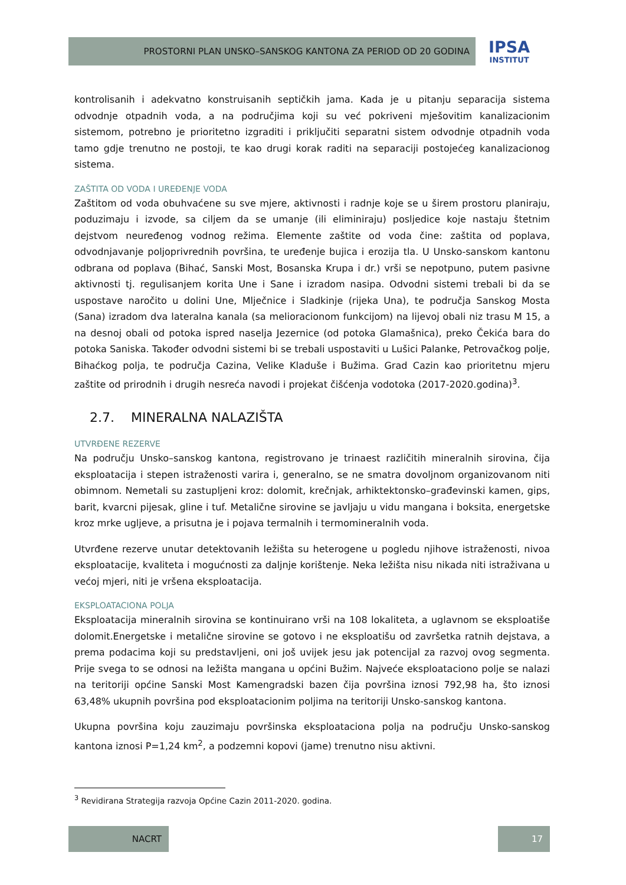PROSTORNI PLAN UNSKO–SANSKOG KANTONA ZA PERIOD OD 20 GODINA
IPSA
INSTITUT
kontrolisanih i adekvatno konstruisanih septičkih jama. Kada je u pitanju separacija sistema odvodnje otpadnih voda, a na područjima koji su već pokriveni mješovitim kanalizacionim sistemom, potrebno je prioritetno izgraditi i priključiti separatni sistem odvodnje otpadnih voda tamo gdje trenutno ne postoji, te kao drugi korak raditi na separaciji postojećeg kanalizacionog sistema.
ZAŠTITA OD VODA I UREĐENJE VODA
Zaštitom od voda obuhvaćene su sve mjere, aktivnosti i radnje koje se u širem prostoru planiraju, poduzimaju i izvode, sa ciljem da se umanje (ili eliminiraju) posljedice koje nastaju štetnim dejstvom neuređenog vodnog režima. Elemente zaštite od voda čine: zaštita od poplava, odvodnjavanje poljoprivrednih površina, te uređenje bujica i erozija tla. U Unsko-sanskom kantonu odbrana od poplava (Bihać, Sanski Most, Bosanska Krupa i dr.) vrši se nepotpuno, putem pasivne aktivnosti tj. regulisanjem korita Une i Sane i izradom nasipa. Odvodni sistemi trebali bi da se uspostave naročito u dolini Une, Mlječnice i Sladkinje (rijeka Una), te područja Sanskog Mosta (Sana) izradom dva lateralna kanala (sa melioracionom funkcijom) na lijevoj obali niz trasu M 15, a na desnoj obali od potoka ispred naselja Jezernice (od potoka Glamašnica), preko Čekića bara do potoka Saniska. Također odvodni sistemi bi se trebali uspostaviti u Lušici Palanke, Petrovačkog polje, Bihaćkog polja, te područja Cazina, Velike Kladuše i Bužima. Grad Cazin kao prioritetnu mjeru zaštite od prirodnih i drugih nesreća navodi i projekat čišćenja vodotoka (2017-2020.godina)<sup>3</sup>.
2.7. MINERALNA NALAZIŠTA
UTVRĐENE REZERVE
Na području Unsko–sanskog kantona, registrovano je trinaest različitih mineralnih sirovina, čija eksploatacija i stepen istraženosti varira i, generalno, se ne smatra dovoljnom organizovanom niti obimnom. Nemetali su zastupljeni kroz: dolomit, krečnjak, arhiktektonsko–građevinski kamen, gips, barit, kvarcni pijesak, gline i tuf. Metalične sirovine se javljaju u vidu mangana i boksita, energetske kroz mrke ugljeve, a prisutna je i pojava termalnih i termomineralnih voda.
Utvrđene rezerve unutar detektovanih ležišta su heterogene u pogledu njihove istraženosti, nivoa eksploatacije, kvaliteta i mogućnosti za daljnje korištenje. Neka ležišta nisu nikada niti istraživana u većoj mjeri, niti je vršena eksploatacija.
EKSPLOATACIONA POLJA
Eksploatacija mineralnih sirovina se kontinuirano vrši na 108 lokaliteta, a uglavnom se eksploatiše dolomit.Energetske i metalične sirovine se gotovo i ne eksploatišu od završetka ratnih dejstava, a prema podacima koji su predstavljeni, oni još uvijek jesu jak potencijal za razvoj ovog segmenta. Prije svega to se odnosi na ležišta mangana u općini Bužim. Najveće eksploataciono polje se nalazi na teritoriji općine Sanski Most Kamengradski bazen čija površina iznosi 792,98 ha, što iznosi 63,48% ukupnih površina pod eksploatacionim poljima na teritoriji Unsko-sanskog kantona.
Ukupna površina koju zauzimaju površinska eksploataciona polja na području Unsko-sanskog kantona iznosi P=1,24 km<sup>2</sup>, a podzemni kopovi (jame) trenutno nisu aktivni.
<sup>3</sup> Revidirana Strategija razvoja Općine Cazin 2011-2020. godina.
NACRT 17